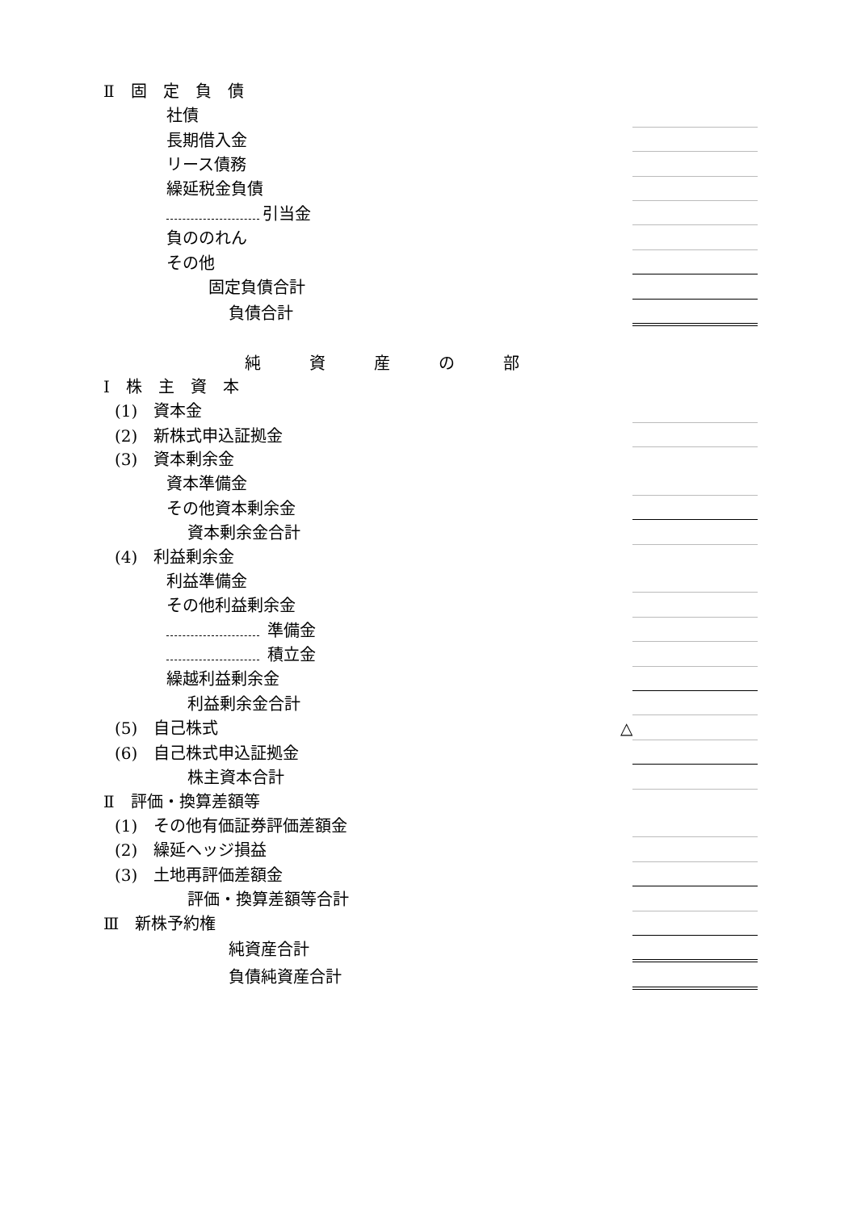| Ⅱ 固 定 負 債 | | |
| 社債 | | |
| 長期借入金 | | |
| リース債務 | | |
| 繰延税金負債 | | |
| 引当金 | | |
| 負ののれん | | |
| その他 | | |
| 固定負債合計 | | |
| 負債合計 | | |
| 純 資 産 の 部 | | |
| Ⅰ 株 主 資 本 | | |
| (1) 資本金 | | |
| (2) 新株式申込証拠金 | | |
| (3) 資本剰余金 | | |
| 資本準備金 | | |
| その他資本剰余金 | | |
| 資本剰余金合計 | | |
| (4) 利益剰余金 | | |
| 利益準備金 | | |
| その他利益剰余金 | | |
| 準備金 | | |
| 積立金 | | |
| 繰越利益剰余金 | | |
| 利益剰余金合計 | | |
| (5) 自己株式 | △ | |
| (6) 自己株式申込証拠金 | | |
| 株主資本合計 | | |
| Ⅱ 評価・換算差額等 | | |
| (1) その他有価証券評価差額金 | | |
| (2) 繰延ヘッジ損益 | | |
| (3) 土地再評価差額金 | | |
| 評価・換算差額等合計 | | |
| Ⅲ 新株予約権 | | |
| 純資産合計 | | |
| 負債純資産合計 | | |